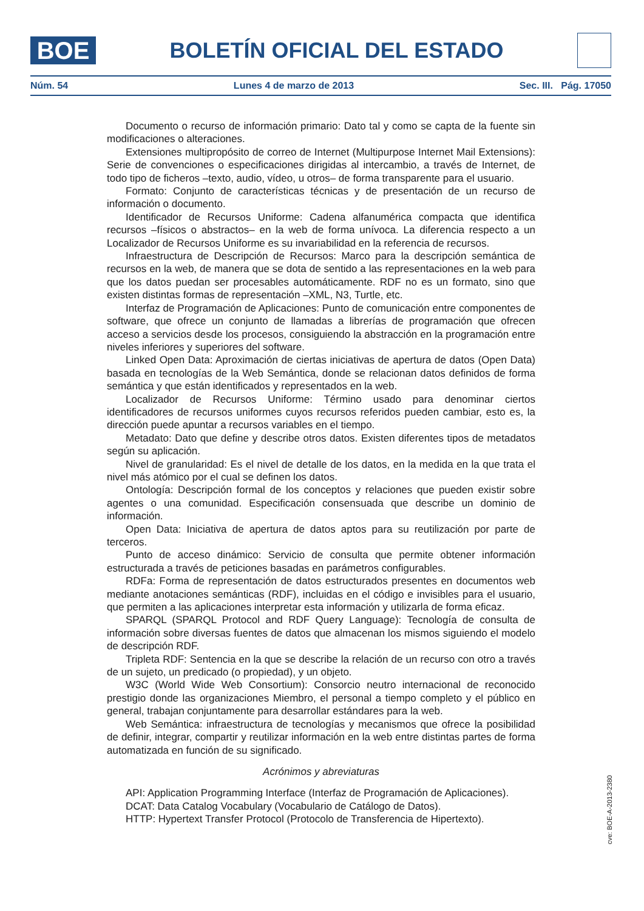BOE
BOLETÍN OFICIAL DEL ESTADO
Núm. 54 Lunes 4 de marzo de 2013 Sec. III. Pág. 17050
Documento o recurso de información primario: Dato tal y como se capta de la fuente sin modificaciones o alteraciones.
Extensiones multipropósito de correo de Internet (Multipurpose Internet Mail Extensions): Serie de convenciones o especificaciones dirigidas al intercambio, a través de Internet, de todo tipo de ficheros –texto, audio, vídeo, u otros– de forma transparente para el usuario.
Formato: Conjunto de características técnicas y de presentación de un recurso de información o documento.
Identificador de Recursos Uniforme: Cadena alfanumérica compacta que identifica recursos –físicos o abstractos– en la web de forma unívoca. La diferencia respecto a un Localizador de Recursos Uniforme es su invariabilidad en la referencia de recursos.
Infraestructura de Descripción de Recursos: Marco para la descripción semántica de recursos en la web, de manera que se dota de sentido a las representaciones en la web para que los datos puedan ser procesables automáticamente. RDF no es un formato, sino que existen distintas formas de representación –XML, N3, Turtle, etc.
Interfaz de Programación de Aplicaciones: Punto de comunicación entre componentes de software, que ofrece un conjunto de llamadas a librerías de programación que ofrecen acceso a servicios desde los procesos, consiguiendo la abstracción en la programación entre niveles inferiores y superiores del software.
Linked Open Data: Aproximación de ciertas iniciativas de apertura de datos (Open Data) basada en tecnologías de la Web Semántica, donde se relacionan datos definidos de forma semántica y que están identificados y representados en la web.
Localizador de Recursos Uniforme: Término usado para denominar ciertos identificadores de recursos uniformes cuyos recursos referidos pueden cambiar, esto es, la dirección puede apuntar a recursos variables en el tiempo.
Metadato: Dato que define y describe otros datos. Existen diferentes tipos de metadatos según su aplicación.
Nivel de granularidad: Es el nivel de detalle de los datos, en la medida en la que trata el nivel más atómico por el cual se definen los datos.
Ontología: Descripción formal de los conceptos y relaciones que pueden existir sobre agentes o una comunidad. Especificación consensuada que describe un dominio de información.
Open Data: Iniciativa de apertura de datos aptos para su reutilización por parte de terceros.
Punto de acceso dinámico: Servicio de consulta que permite obtener información estructurada a través de peticiones basadas en parámetros configurables.
RDFa: Forma de representación de datos estructurados presentes en documentos web mediante anotaciones semánticas (RDF), incluidas en el código e invisibles para el usuario, que permiten a las aplicaciones interpretar esta información y utilizarla de forma eficaz.
SPARQL (SPARQL Protocol and RDF Query Language): Tecnología de consulta de información sobre diversas fuentes de datos que almacenan los mismos siguiendo el modelo de descripción RDF.
Tripleta RDF: Sentencia en la que se describe la relación de un recurso con otro a través de un sujeto, un predicado (o propiedad), y un objeto.
W3C (World Wide Web Consortium): Consorcio neutro internacional de reconocido prestigio donde las organizaciones Miembro, el personal a tiempo completo y el público en general, trabajan conjuntamente para desarrollar estándares para la web.
Web Semántica: infraestructura de tecnologías y mecanismos que ofrece la posibilidad de definir, integrar, compartir y reutilizar información en la web entre distintas partes de forma automatizada en función de su significado.
Acrónimos y abreviaturas
API: Application Programming Interface (Interfaz de Programación de Aplicaciones).
DCAT: Data Catalog Vocabulary (Vocabulario de Catálogo de Datos).
HTTP: Hypertext Transfer Protocol (Protocolo de Transferencia de Hipertexto).
cve: BOE-A-2013-2380